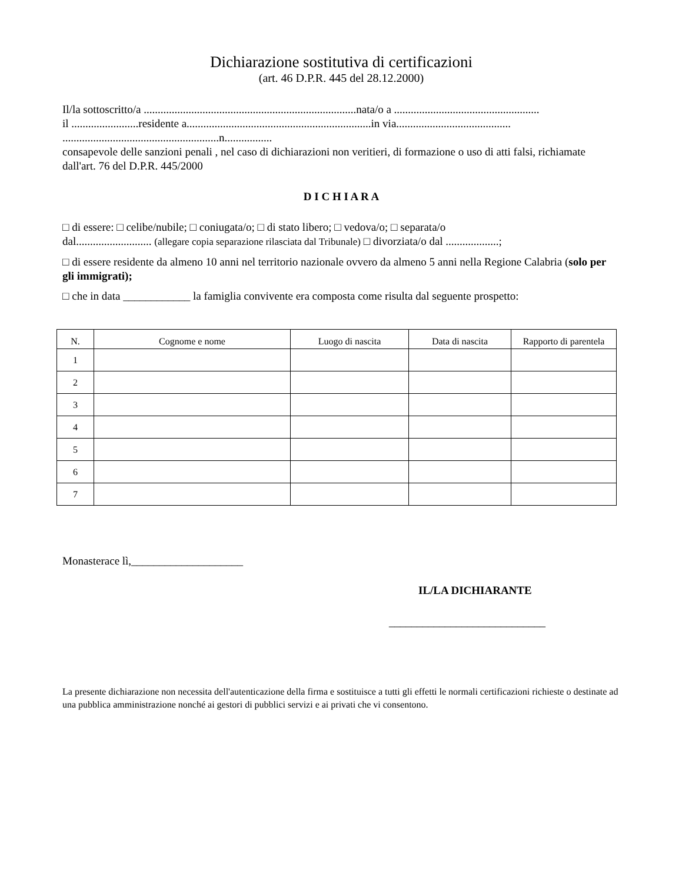Dichiarazione sostitutiva di certificazioni
(art. 46 D.P.R. 445 del 28.12.2000)
Il/la sottoscritto/a ............................................................................nata/o a ....................................................
il ........................residente a..................................................................in via.........................................
........................................................n.................
consapevole delle sanzioni penali , nel caso di dichiarazioni non veritieri, di formazione o uso di atti falsi, richiamate dall'art. 76 del D.P.R. 445/2000
D I C H I A R A
□ di essere: □ celibe/nubile; □ coniugata/o; □ di stato libero; □ vedova/o; □ separata/o
dal........................... (allegare copia separazione rilasciata dal Tribunale) □ divorziata/o dal ...................;
□ di essere residente da almeno 10 anni nel territorio nazionale ovvero da almeno 5 anni nella Regione Calabria (solo per gli immigrati);
□ che in data ____________ la famiglia convivente era composta come risulta dal seguente prospetto:
| N. | Cognome e nome | Luogo di nascita | Data di nascita | Rapporto di parentela |
| --- | --- | --- | --- | --- |
| 1 | | | | |
| 2 | | | | |
| 3 | | | | |
| 4 | | | | |
| 5 | | | | |
| 6 | | | | |
| 7 | | | | |
Monasterace lì,____________________
IL/LA DICHIARANTE
____________________________
La presente dichiarazione non necessita dell'autenticazione della firma e sostituisce a tutti gli effetti le normali certificazioni richieste o destinate ad una pubblica amministrazione nonché ai gestori di pubblici servizi e ai privati che vi consentono.